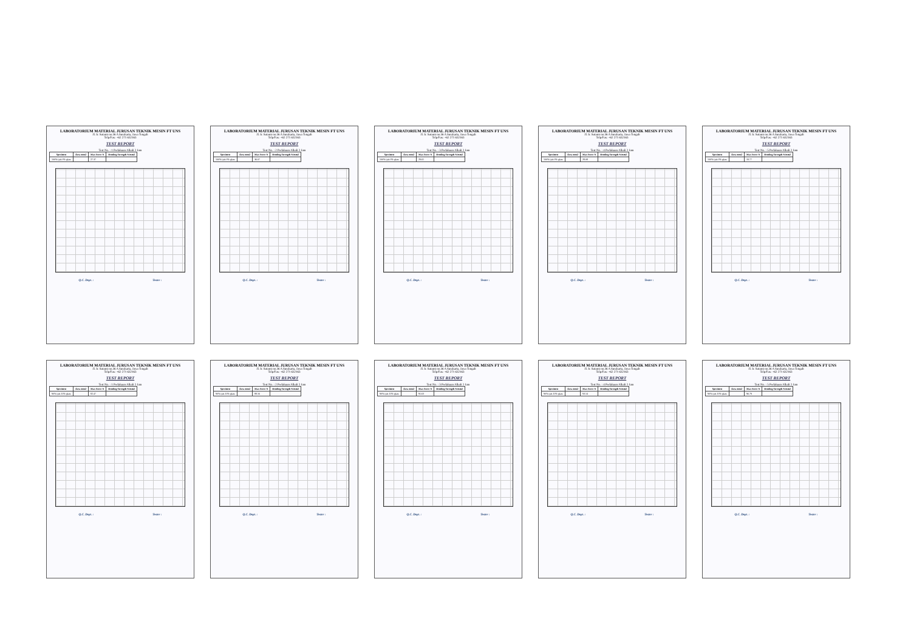LABORATORIUM MATERIAL JURUSAN TEKNIK MESIN FT UNS
Jl. Ir. Sutami no.36 A Surakarta, Jawa Tengah
Telp/Fax: +62 271 632163
TEST REPORT
Test No. : 1 Perlakuan Alkali 2 Jam
| Specimen | Area mm2 | Max Force N | Bending Strength N/mm2 |
| --- | --- | --- | --- |
| 100% ijuk 0% glass | | 27.37 | |
Q.C. Dept. : Tester :
LABORATORIUM MATERIAL JURUSAN TEKNIK MESIN FT UNS
Jl. Ir. Sutami no.36 A Surakarta, Jawa Tengah
Telp/Fax: +62 271 632163
TEST REPORT
Test No. : 2 Perlakuan Alkali 2 Jam
| Specimen | Area mm2 | Max Force N | Bending Strength N/mm2 |
| --- | --- | --- | --- |
| 100% ijuk 0% glass | | 36.07 | |
Q.C. Dept. : Tester :
LABORATORIUM MATERIAL JURUSAN TEKNIK MESIN FT UNS
Jl. Ir. Sutami no.36 A Surakarta, Jawa Tengah
Telp/Fax: +62 271 632163
TEST REPORT
Test No. : 3 Perlakuan Alkali 2 Jam
| Specimen | Area mm2 | Max Force N | Bending Strength N/mm2 |
| --- | --- | --- | --- |
| 100% ijuk 0% glass | | 29.61 | |
Q.C. Dept. : Tester :
LABORATORIUM MATERIAL JURUSAN TEKNIK MESIN FT UNS
Jl. Ir. Sutami no.36 A Surakarta, Jawa Tengah
Telp/Fax: +62 271 632163
TEST REPORT
Test No. : 4 Perlakuan Alkali 2 Jam
| Specimen | Area mm2 | Max Force N | Bending Strength N/mm2 |
| --- | --- | --- | --- |
| 100% ijuk 0% glass | | 28.08 | |
Q.C. Dept. : Tester :
LABORATORIUM MATERIAL JURUSAN TEKNIK MESIN FT UNS
Jl. Ir. Sutami no.36 A Surakarta, Jawa Tengah
Telp/Fax: +62 271 632163
TEST REPORT
Test No. : 5 Perlakuan Alkali 2 Jam
| Specimen | Area mm2 | Max Force N | Bending Strength N/mm2 |
| --- | --- | --- | --- |
| 100% ijuk 0% glass | | 33.77 | |
Q.C. Dept. : Tester :
LABORATORIUM MATERIAL JURUSAN TEKNIK MESIN FT UNS
Jl. Ir. Sutami no.36 A Surakarta, Jawa Tengah
Telp/Fax: +62 271 632163
TEST REPORT
Test No. : 1 Perlakuan Alkali 2 Jam
| Specimen | Area mm2 | Max Force N | Bending Strength N/mm2 |
| --- | --- | --- | --- |
| 90% ijuk 10% glass | | 82.47 | |
Q.C. Dept. : Tester :
LABORATORIUM MATERIAL JURUSAN TEKNIK MESIN FT UNS
Jl. Ir. Sutami no.36 A Surakarta, Jawa Tengah
Telp/Fax: +62 271 632163
TEST REPORT
Test No. : 2 Perlakuan Alkali 2 Jam
| Specimen | Area mm2 | Max Force N | Bending Strength N/mm2 |
| --- | --- | --- | --- |
| 90% ijuk 10% glass | | 88.16 | |
Q.C. Dept. : Tester :
LABORATORIUM MATERIAL JURUSAN TEKNIK MESIN FT UNS
Jl. Ir. Sutami no.36 A Surakarta, Jawa Tengah
Telp/Fax: +62 271 632163
TEST REPORT
Test No. : 3 Perlakuan Alkali 2 Jam
| Specimen | Area mm2 | Max Force N | Bending Strength N/mm2 |
| --- | --- | --- | --- |
| 90% ijuk 10% glass | | 95.63 | |
Q.C. Dept. : Tester :
LABORATORIUM MATERIAL JURUSAN TEKNIK MESIN FT UNS
Jl. Ir. Sutami no.36 A Surakarta, Jawa Tengah
Telp/Fax: +62 271 632163
TEST REPORT
Test No. : 4 Perlakuan Alkali 2 Jam
| Specimen | Area mm2 | Max Force N | Bending Strength N/mm2 |
| --- | --- | --- | --- |
| 90% ijuk 10% glass | | 93.14 | |
Q.C. Dept. : Tester :
LABORATORIUM MATERIAL JURUSAN TEKNIK MESIN FT UNS
Jl. Ir. Sutami no.36 A Surakarta, Jawa Tengah
Telp/Fax: +62 271 632163
TEST REPORT
Test No. : 5 Perlakuan Alkali 2 Jam
| Specimen | Area mm2 | Max Force N | Bending Strength N/mm2 |
| --- | --- | --- | --- |
| 90% ijuk 10% glass | | 96.79 | |
Q.C. Dept. : Tester :